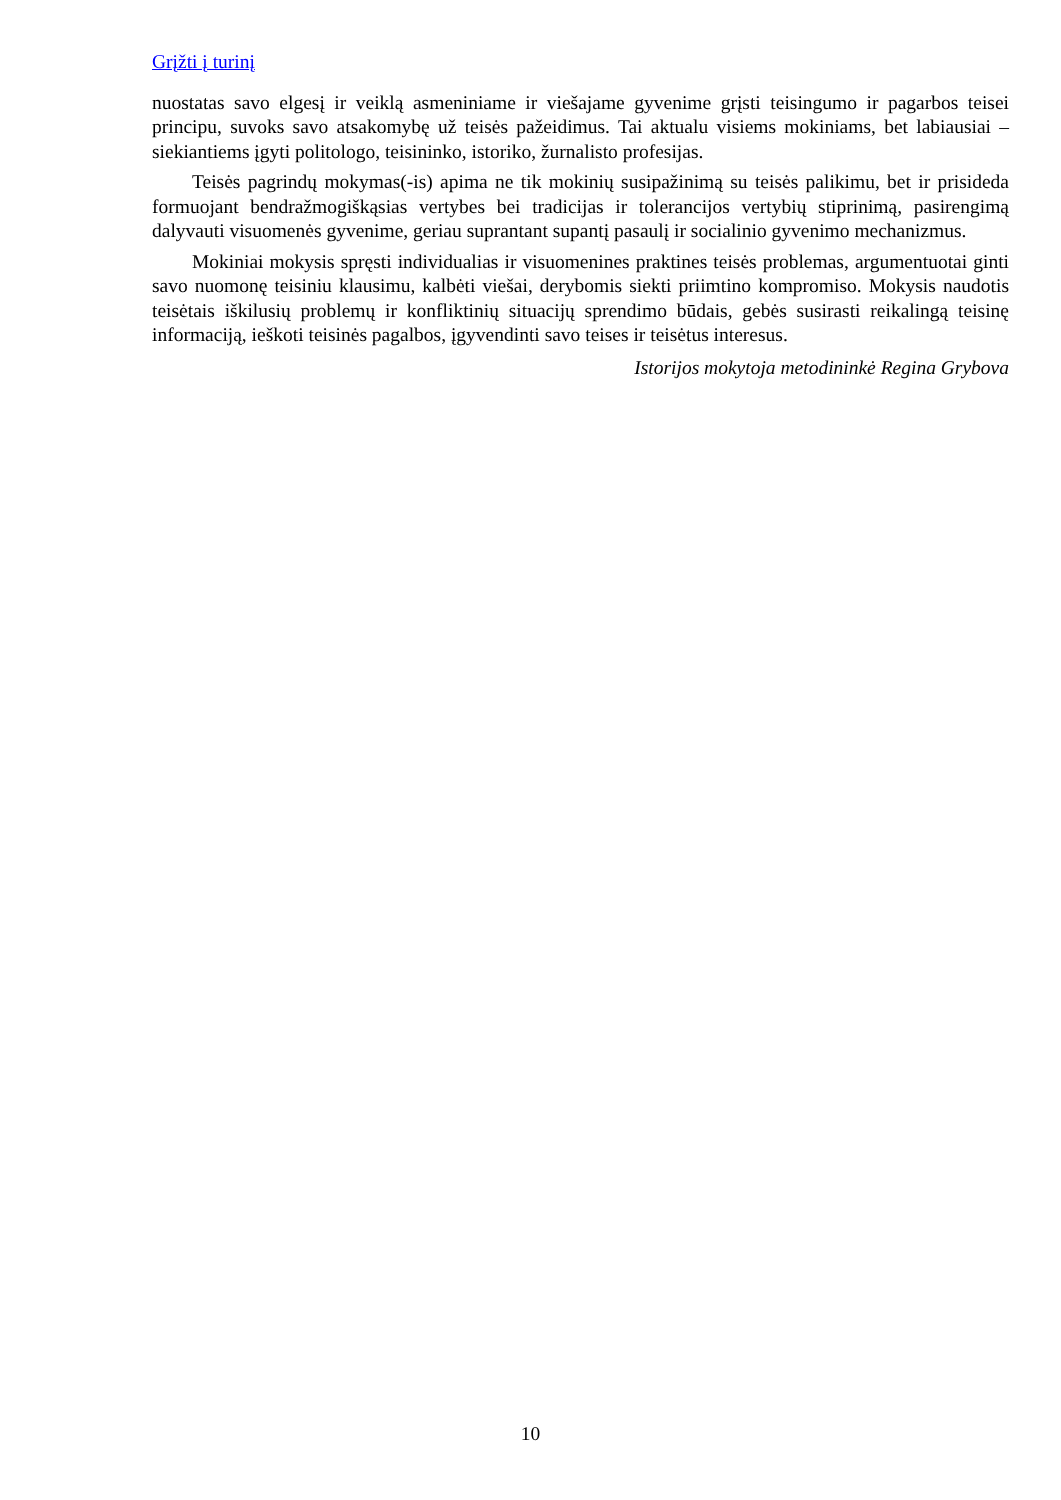Grįžti į turinį
nuostatas savo elgesį ir veiklą asmeniniame ir viešajame gyvenime grįsti teisingumo ir pagarbos teisei principu, suvoks savo atsakomybę už teisės pažeidimus. Tai aktualu visiems mokiniams, bet labiausiai – siekiantiems įgyti politologo, teisininko, istoriko, žurnalisto profesijas.
Teisės pagrindų mokymas(-is) apima ne tik mokinių susipažinimą su teisės palikimu, bet ir prisideda formuojant bendražmogiškąsias vertybes bei tradicijas ir tolerancijos vertybių stiprinimą, pasirengimą dalyvauti visuomenės gyvenime, geriau suprantant supantį pasaulį ir socialinio gyvenimo mechanizmus.
Mokiniai mokysis spręsti individualias ir visuomenines praktines teisės problemas, argumentuotai ginti savo nuomonę teisiniu klausimu, kalbėti viešai, derybomis siekti priimtino kompromiso. Mokysis naudotis teisėtais iškilusių problemų ir konfliktinių situacijų sprendimo būdais, gebės susirasti reikalingą teisinę informaciją, ieškoti teisinės pagalbos, įgyvendinti savo teises ir teisėtus interesus.
Istorijos mokytoja metodininkė Regina Grybova
10